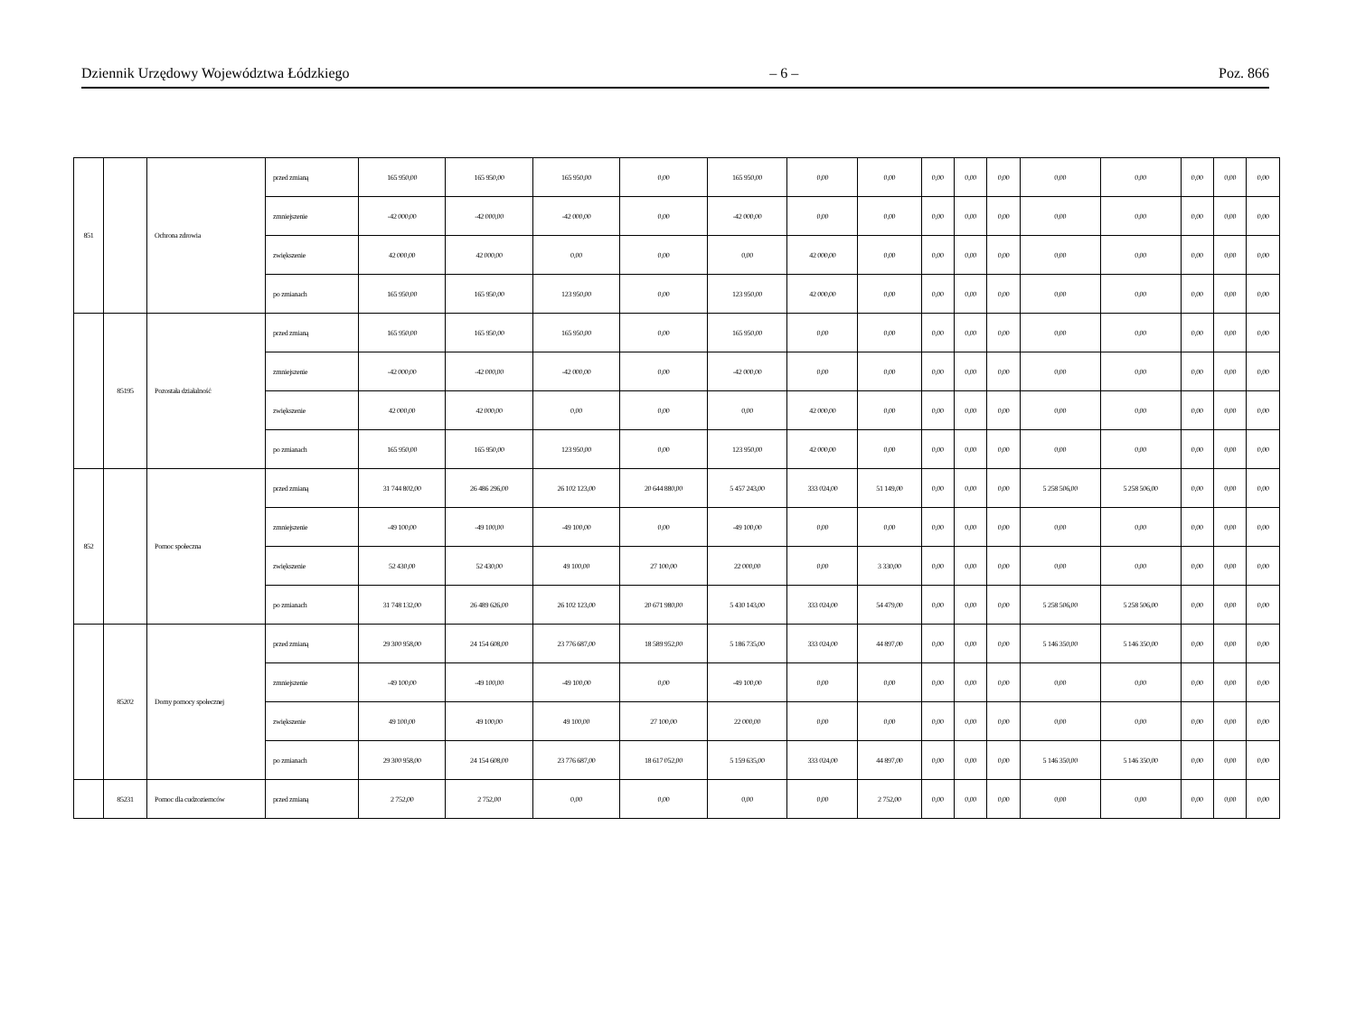Dziennik Urzędowy Województwa Łódzkiego – 6 – Poz. 866
| 851 | | Ochrona zdrowia | przed zmianą | 165 950,00 | 165 950,00 | 165 950,00 | 0,00 | 165 950,00 | 0,00 | 0,00 | 0,00 | 0,00 | 0,00 | 0,00 | 0,00 | 0,00 | 0,00 | 0,00 |
| | | | zmniejszenie | -42 000,00 | -42 000,00 | -42 000,00 | 0,00 | -42 000,00 | 0,00 | 0,00 | 0,00 | 0,00 | 0,00 | 0,00 | 0,00 | 0,00 | 0,00 | 0,00 |
| | | | zwiększenie | 42 000,00 | 42 000,00 | 0,00 | 0,00 | 0,00 | 42 000,00 | 0,00 | 0,00 | 0,00 | 0,00 | 0,00 | 0,00 | 0,00 | 0,00 | 0,00 |
| | | | po zmianach | 165 950,00 | 165 950,00 | 123 950,00 | 0,00 | 123 950,00 | 42 000,00 | 0,00 | 0,00 | 0,00 | 0,00 | 0,00 | 0,00 | 0,00 | 0,00 | 0,00 |
| | 85195 | Pozostała działalność | przed zmianą | 165 950,00 | 165 950,00 | 165 950,00 | 0,00 | 165 950,00 | 0,00 | 0,00 | 0,00 | 0,00 | 0,00 | 0,00 | 0,00 | 0,00 | 0,00 | 0,00 |
| | | | zmniejszenie | -42 000,00 | -42 000,00 | -42 000,00 | 0,00 | -42 000,00 | 0,00 | 0,00 | 0,00 | 0,00 | 0,00 | 0,00 | 0,00 | 0,00 | 0,00 | 0,00 |
| | | | zwiększenie | 42 000,00 | 42 000,00 | 0,00 | 0,00 | 0,00 | 42 000,00 | 0,00 | 0,00 | 0,00 | 0,00 | 0,00 | 0,00 | 0,00 | 0,00 | 0,00 |
| | | | po zmianach | 165 950,00 | 165 950,00 | 123 950,00 | 0,00 | 123 950,00 | 42 000,00 | 0,00 | 0,00 | 0,00 | 0,00 | 0,00 | 0,00 | 0,00 | 0,00 | 0,00 |
| 852 | | Pomoc społeczna | przed zmianą | 31 744 802,00 | 26 486 296,00 | 26 102 123,00 | 20 644 880,00 | 5 457 243,00 | 333 024,00 | 51 149,00 | 0,00 | 0,00 | 0,00 | 5 258 506,00 | 5 258 506,00 | 0,00 | 0,00 | 0,00 |
| | | | zmniejszenie | -49 100,00 | -49 100,00 | -49 100,00 | 0,00 | -49 100,00 | 0,00 | 0,00 | 0,00 | 0,00 | 0,00 | 0,00 | 0,00 | 0,00 | 0,00 | 0,00 |
| | | | zwiększenie | 52 430,00 | 52 430,00 | 49 100,00 | 27 100,00 | 22 000,00 | 0,00 | 3 330,00 | 0,00 | 0,00 | 0,00 | 0,00 | 0,00 | 0,00 | 0,00 | 0,00 |
| | | | po zmianach | 31 748 132,00 | 26 489 626,00 | 26 102 123,00 | 20 671 980,00 | 5 430 143,00 | 333 024,00 | 54 479,00 | 0,00 | 0,00 | 0,00 | 5 258 506,00 | 5 258 506,00 | 0,00 | 0,00 | 0,00 |
| | 85202 | Domy pomocy społecznej | przed zmianą | 29 300 958,00 | 24 154 608,00 | 23 776 687,00 | 18 589 952,00 | 5 186 735,00 | 333 024,00 | 44 897,00 | 0,00 | 0,00 | 0,00 | 5 146 350,00 | 5 146 350,00 | 0,00 | 0,00 | 0,00 |
| | | | zmniejszenie | -49 100,00 | -49 100,00 | -49 100,00 | 0,00 | -49 100,00 | 0,00 | 0,00 | 0,00 | 0,00 | 0,00 | 0,00 | 0,00 | 0,00 | 0,00 | 0,00 |
| | | | zwiększenie | 49 100,00 | 49 100,00 | 49 100,00 | 27 100,00 | 22 000,00 | 0,00 | 0,00 | 0,00 | 0,00 | 0,00 | 0,00 | 0,00 | 0,00 | 0,00 | 0,00 |
| | | | po zmianach | 29 300 958,00 | 24 154 608,00 | 23 776 687,00 | 18 617 052,00 | 5 159 635,00 | 333 024,00 | 44 897,00 | 0,00 | 0,00 | 0,00 | 5 146 350,00 | 5 146 350,00 | 0,00 | 0,00 | 0,00 |
| | 85231 | Pomoc dla cudzoziemców | przed zmianą | 2 752,00 | 2 752,00 | 0,00 | 0,00 | 0,00 | 0,00 | 2 752,00 | 0,00 | 0,00 | 0,00 | 0,00 | 0,00 | 0,00 | 0,00 | 0,00 |